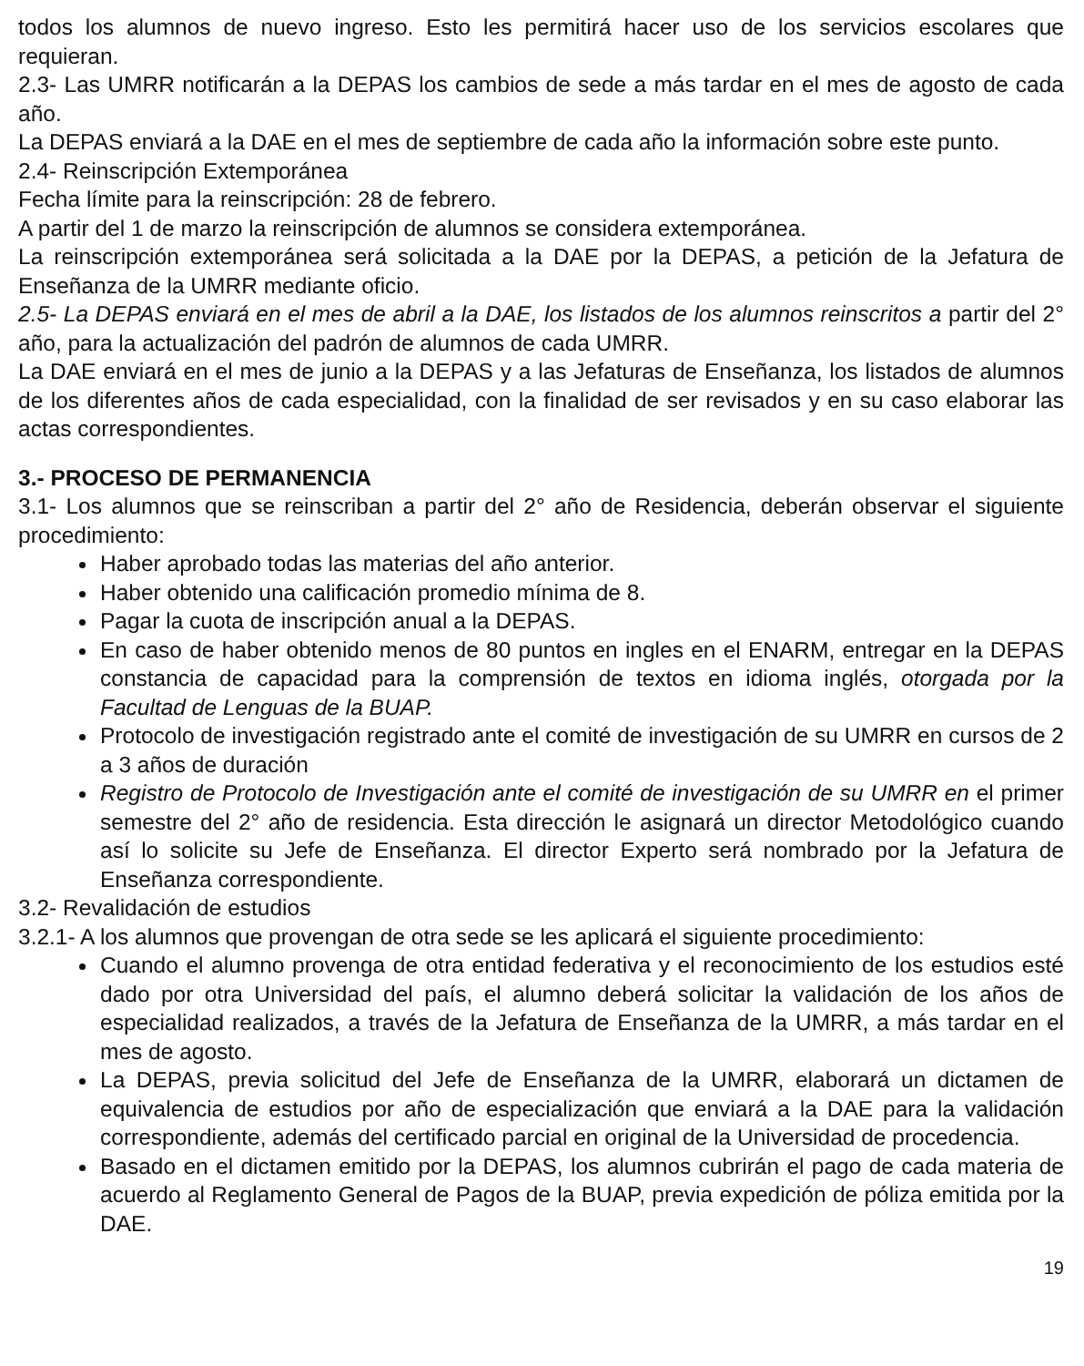todos los alumnos de nuevo ingreso. Esto les permitirá hacer uso de los servicios escolares que requieran.
2.3- Las UMRR notificarán a la DEPAS los cambios de sede a más tardar en el mes de agosto de cada año.
La DEPAS enviará a la DAE en el mes de septiembre de cada año la información sobre este punto.
2.4- Reinscripción Extemporánea
Fecha límite para la reinscripción: 28 de febrero.
A partir del 1 de marzo la reinscripción de alumnos se considera extemporánea.
La reinscripción extemporánea será solicitada a la DAE por la DEPAS, a petición de la Jefatura de Enseñanza de la UMRR mediante oficio.
2.5- La DEPAS enviará en el mes de abril a la DAE, los listados de los alumnos reinscritos a partir del 2° año, para la actualización del padrón de alumnos de cada UMRR.
La DAE enviará en el mes de junio a la DEPAS y a las Jefaturas de Enseñanza, los listados de alumnos de los diferentes años de cada especialidad, con la finalidad de ser revisados y en su caso elaborar las actas correspondientes.
3.- PROCESO DE PERMANENCIA
3.1- Los alumnos que se reinscriban a partir del 2° año de Residencia, deberán observar el siguiente procedimiento:
Haber aprobado todas las materias del año anterior.
Haber obtenido una calificación promedio mínima de 8.
Pagar la cuota de inscripción anual a la DEPAS.
En caso de haber obtenido menos de 80 puntos en ingles en el ENARM, entregar en la DEPAS constancia de capacidad para la comprensión de textos en idioma inglés, otorgada por la Facultad de Lenguas de la BUAP.
Protocolo de investigación registrado ante el comité de investigación de su UMRR en cursos de 2 a 3 años de duración
Registro de Protocolo de Investigación ante el comité de investigación de su UMRR en el primer semestre del 2° año de residencia. Esta dirección le asignará un director Metodológico cuando así lo solicite su Jefe de Enseñanza. El director Experto será nombrado por la Jefatura de Enseñanza correspondiente.
3.2- Revalidación de estudios
3.2.1- A los alumnos que provengan de otra sede se les aplicará el siguiente procedimiento:
Cuando el alumno provenga de otra entidad federativa y el reconocimiento de los estudios esté dado por otra Universidad del país, el alumno deberá solicitar la validación de los años de especialidad realizados, a través de la Jefatura de Enseñanza de la UMRR, a más tardar en el mes de agosto.
La DEPAS, previa solicitud del Jefe de Enseñanza de la UMRR, elaborará un dictamen de equivalencia de estudios por año de especialización que enviará a la DAE para la validación correspondiente, además del certificado parcial en original de la Universidad de procedencia.
Basado en el dictamen emitido por la DEPAS, los alumnos cubrirán el pago de cada materia de acuerdo al Reglamento General de Pagos de la BUAP, previa expedición de póliza emitida por la DAE.
19